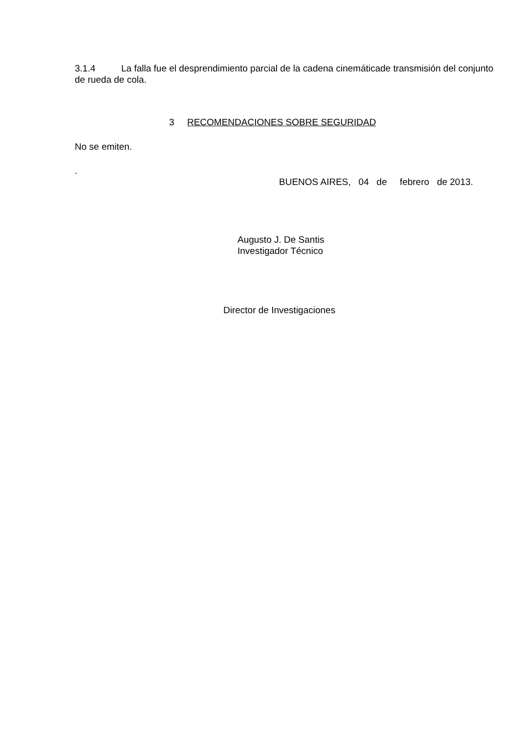3.1.4 La falla fue el desprendimiento parcial de la cadena cinemáticade transmisión del conjunto de rueda de cola.
3 RECOMENDACIONES SOBRE SEGURIDAD
No se emiten.
.
BUENOS AIRES, 04 de febrero de 2013.
Augusto J. De Santis
Investigador Técnico
Director de Investigaciones